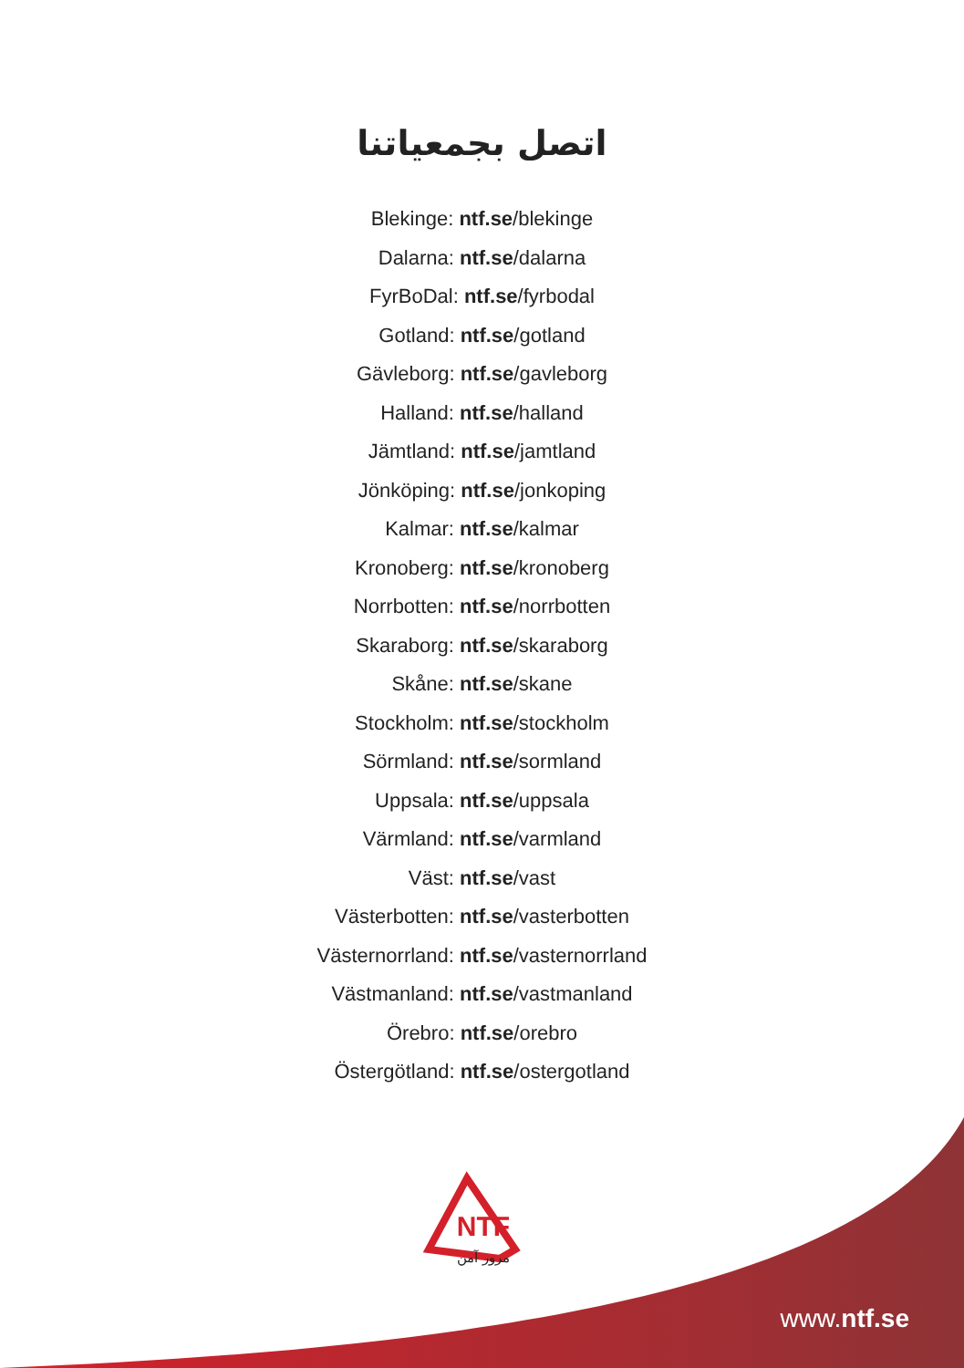اتصل بجمعياتنا
Blekinge: ntf.se/blekinge
Dalarna: ntf.se/dalarna
FyrBoDal: ntf.se/fyrbodal
Gotland: ntf.se/gotland
Gävleborg: ntf.se/gavleborg
Halland: ntf.se/halland
Jämtland: ntf.se/jamtland
Jönköping: ntf.se/jonkoping
Kalmar: ntf.se/kalmar
Kronoberg: ntf.se/kronoberg
Norrbotten: ntf.se/norrbotten
Skaraborg: ntf.se/skaraborg
Skåne: ntf.se/skane
Stockholm: ntf.se/stockholm
Sörmland: ntf.se/sormland
Uppsala: ntf.se/uppsala
Värmland: ntf.se/varmland
Väst: ntf.se/vast
Västerbotten: ntf.se/vasterbotten
Västernorrland: ntf.se/vasternorrland
Västmanland: ntf.se/vastmanland
Örebro: ntf.se/orebro
Östergötland: ntf.se/ostergotland
NTF
مرور آمن
www.ntf.se